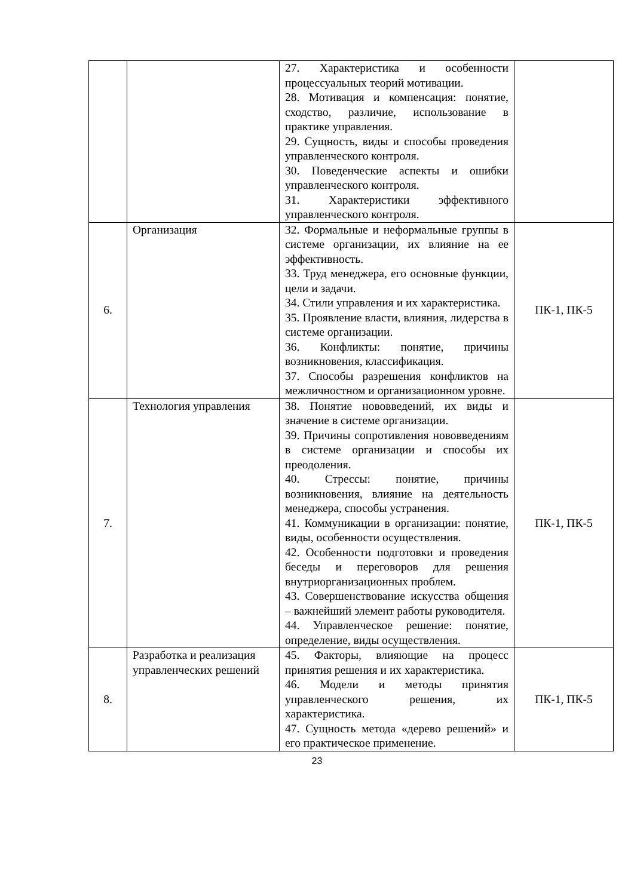| | | 27. Характеристика и особенности процессуальных теорий мотивации. 28. Мотивация и компенсация: понятие, сходство, различие, использование в практике управления. 29. Сущность, виды и способы проведения управленческого контроля. 30. Поведенческие аспекты и ошибки управленческого контроля. 31. Характеристики эффективного управленческого контроля. | |
| 6. | Организация | 32. Формальные и неформальные группы в системе организации, их влияние на ее эффективность. 33. Труд менеджера, его основные функции, цели и задачи. 34. Стили управления и их характеристика. 35. Проявление власти, влияния, лидерства в системе организации. 36. Конфликты: понятие, причины возникновения, классификация. 37. Способы разрешения конфликтов на межличностном и организационном уровне. | ПК-1, ПК-5 |
| 7. | Технология управления | 38. Понятие нововведений, их виды и значение в системе организации. 39. Причины сопротивления нововведениям в системе организации и способы их преодоления. 40. Стрессы: понятие, причины возникновения, влияние на деятельность менеджера, способы устранения. 41. Коммуникации в организации: понятие, виды, особенности осуществления. 42. Особенности подготовки и проведения беседы и переговоров для решения внутриорганизационных проблем. 43. Совершенствование искусства общения – важнейший элемент работы руководителя. 44. Управленческое решение: понятие, определение, виды осуществления. | ПК-1, ПК-5 |
| 8. | Разработка и реализация управленческих решений | 45. Факторы, влияющие на процесс принятия решения и их характеристика. 46. Модели и методы принятия управленческого решения, их характеристика. 47. Сущность метода «дерево решений» и его практическое применение. | ПК-1, ПК-5 |
23